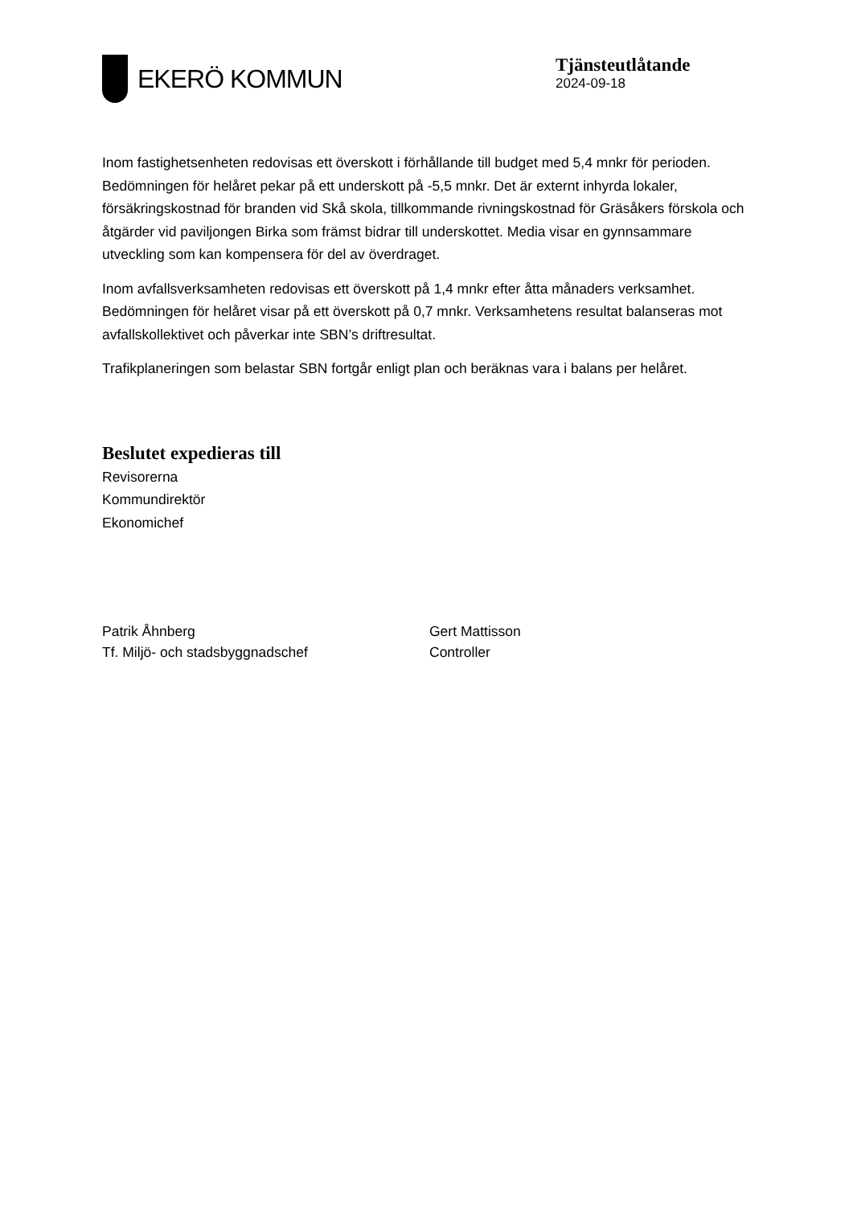EKERÖ KOMMUN
Tjänsteutlåtande
2024-09-18
Inom fastighetsenheten redovisas ett överskott i förhållande till budget med 5,4 mnkr för perioden. Bedömningen för helåret pekar på ett underskott på -5,5 mnkr. Det är externt inhyrda lokaler, försäkringskostnad för branden vid Skå skola, tillkommande rivningskostnad för Gräsåkers förskola och åtgärder vid paviljongen Birka som främst bidrar till underskottet. Media visar en gynnsammare utveckling som kan kompensera för del av överdraget.
Inom avfallsverksamheten redovisas ett överskott på 1,4 mnkr efter åtta månaders verksamhet. Bedömningen för helåret visar på ett överskott på 0,7 mnkr. Verksamhetens resultat balanseras mot avfallskollektivet och påverkar inte SBN’s driftresultat.
Trafikplaneringen som belastar SBN fortgår enligt plan och beräknas vara i balans per helåret.
Beslutet expedieras till
Revisorerna
Kommundirektör
Ekonomichef
Patrik Åhnberg
Tf. Miljö- och stadsbyggnadschef
Gert Mattisson
Controller